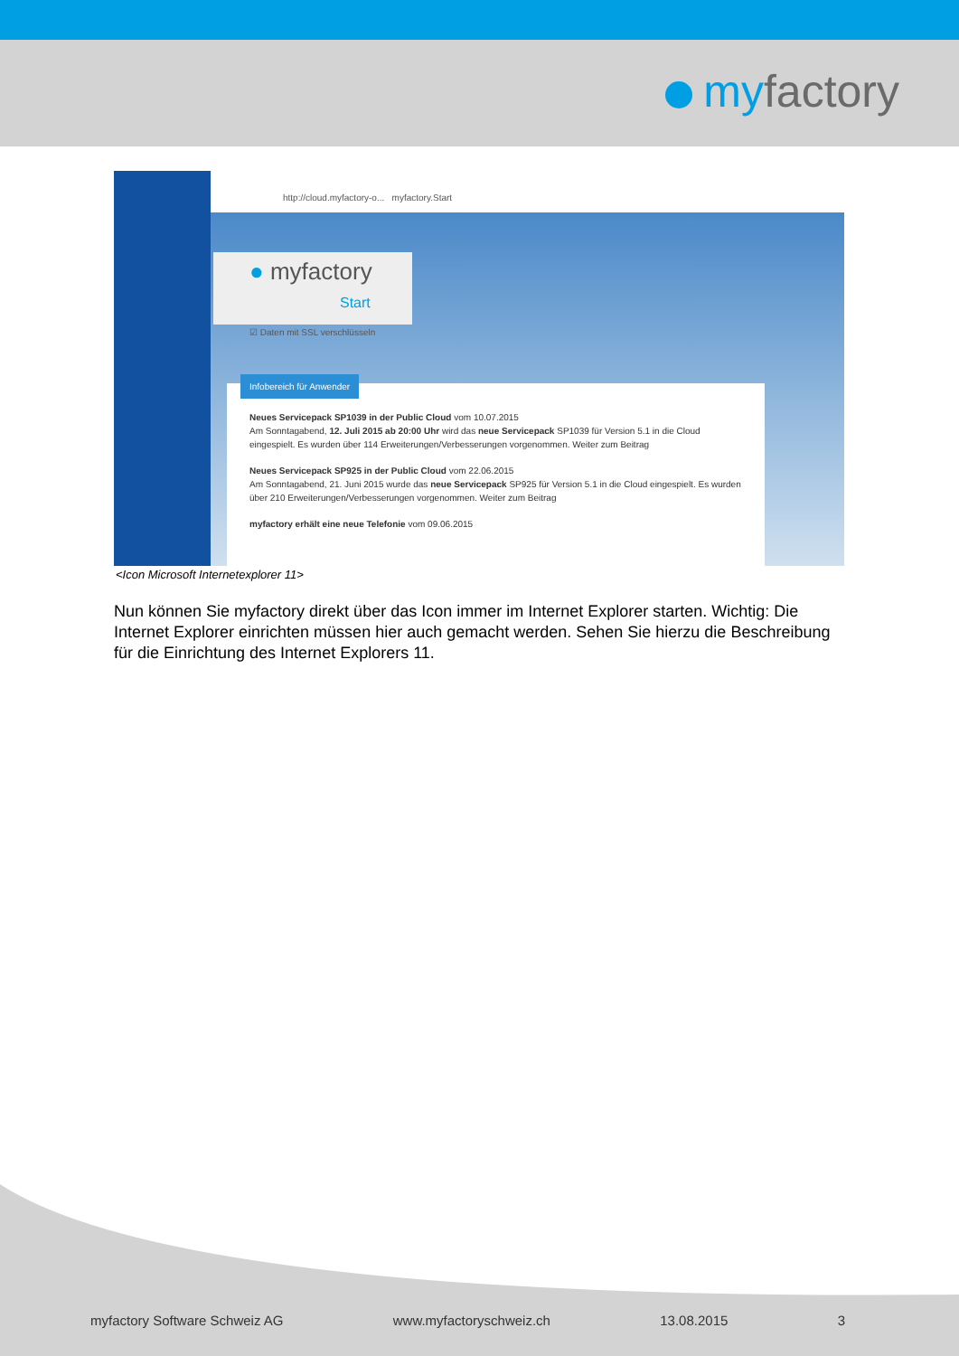myfactory
http://cloud.myfactory-o... myfactory.Start
● myfactory
Start
☑ Daten mit SSL verschlüsseln
Infobereich für Anwender
Neues Servicepack SP1039 in der Public Cloud vom 10.07.2015
Am Sonntagabend, 12. Juli 2015 ab 20:00 Uhr wird das neue Servicepack SP1039 für Version 5.1 in die Cloud eingespielt. Es wurden über 114 Erweiterungen/Verbesserungen vorgenommen. Weiter zum Beitrag
Neues Servicepack SP925 in der Public Cloud vom 22.06.2015
Am Sonntagabend, 21. Juni 2015 wurde das neue Servicepack SP925 für Version 5.1 in die Cloud eingespielt. Es wurden über 210 Erweiterungen/Verbesserungen vorgenommen. Weiter zum Beitrag
myfactory erhält eine neue Telefonie vom 09.06.2015
<Icon Microsoft Internetexplorer 11>
Nun können Sie myfactory direkt über das Icon immer im Internet Explorer starten. Wichtig: Die Internet Explorer einrichten müssen hier auch gemacht werden. Sehen Sie hierzu die Beschreibung für die Einrichtung des Internet Explorers 11.
myfactory Software Schweiz AG www.myfactoryschweiz.ch 13.08.2015 3